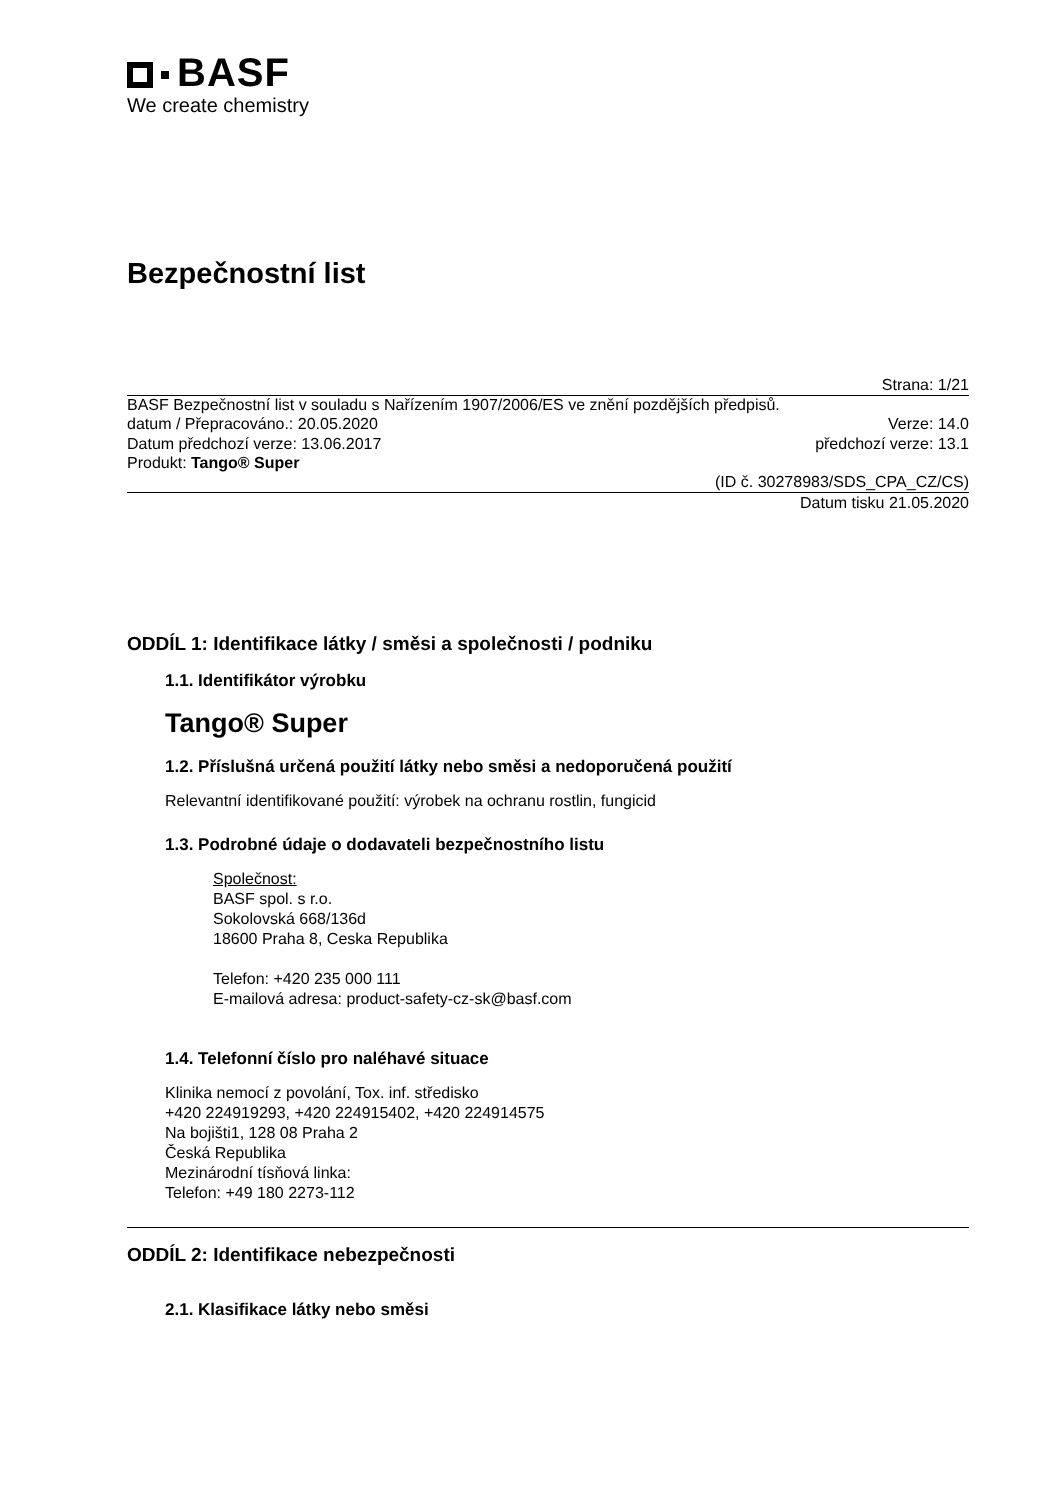BASF
We create chemistry
Bezpečnostní list
Strana: 1/21
BASF Bezpečnostní list v souladu s Nařízením 1907/2006/ES ve znění pozdějších předpisů.
datum / Přepracováno.: 20.05.2020 Verze: 14.0
Datum předchozí verze: 13.06.2017 předchozí verze: 13.1
Produkt: Tango® Super
(ID č. 30278983/SDS_CPA_CZ/CS)
Datum tisku 21.05.2020
ODDÍL 1: Identifikace látky / směsi a společnosti / podniku
1.1. Identifikátor výrobku
Tango® Super
1.2. Příslušná určená použití látky nebo směsi a nedoporučená použití
Relevantní identifikované použití: výrobek na ochranu rostlin, fungicid
1.3. Podrobné údaje o dodavateli bezpečnostního listu
Společnost:
BASF spol. s r.o.
Sokolovská 668/136d
18600 Praha 8, Ceska Republika
Telefon: +420 235 000 111
E-mailová adresa: product-safety-cz-sk@basf.com
1.4. Telefonní číslo pro naléhavé situace
Klinika nemocí z povolání, Tox. inf. středisko
+420 224919293, +420 224915402, +420 224914575
Na bojišti1, 128 08 Praha 2
Česká Republika
Mezinárodní tísňová linka:
Telefon: +49 180 2273-112
ODDÍL 2: Identifikace nebezpečnosti
2.1. Klasifikace látky nebo směsi